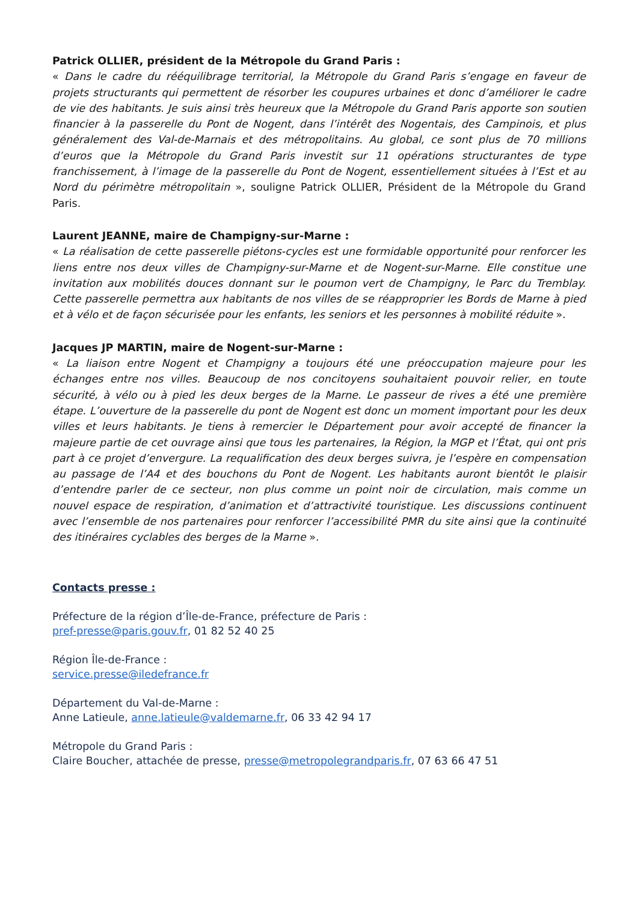Patrick OLLIER, président de la Métropole du Grand Paris :
« Dans le cadre du rééquilibrage territorial, la Métropole du Grand Paris s’engage en faveur de projets structurants qui permettent de résorber les coupures urbaines et donc d’améliorer le cadre de vie des habitants. Je suis ainsi très heureux que la Métropole du Grand Paris apporte son soutien financier à la passerelle du Pont de Nogent, dans l’intérêt des Nogentais, des Campinois, et plus généralement des Val-de-Marnais et des métropolitains. Au global, ce sont plus de 70 millions d’euros que la Métropole du Grand Paris investit sur 11 opérations structurantes de type franchissement, à l’image de la passerelle du Pont de Nogent, essentiellement situées à l’Est et au Nord du périmètre métropolitain », souligne Patrick OLLIER, Président de la Métropole du Grand Paris.
Laurent JEANNE, maire de Champigny-sur-Marne :
« La réalisation de cette passerelle piétons-cycles est une formidable opportunité pour renforcer les liens entre nos deux villes de Champigny-sur-Marne et de Nogent-sur-Marne. Elle constitue une invitation aux mobilités douces donnant sur le poumon vert de Champigny, le Parc du Tremblay. Cette passerelle permettra aux habitants de nos villes de se réapproprier les Bords de Marne à pied et à vélo et de façon sécurisée pour les enfants, les seniors et les personnes à mobilité réduite ».
Jacques JP MARTIN, maire de Nogent-sur-Marne :
« La liaison entre Nogent et Champigny a toujours été une préoccupation majeure pour les échanges entre nos villes. Beaucoup de nos concitoyens souhaitaient pouvoir relier, en toute sécurité, à vélo ou à pied les deux berges de la Marne. Le passeur de rives a été une première étape. L’ouverture de la passerelle du pont de Nogent est donc un moment important pour les deux villes et leurs habitants. Je tiens à remercier le Département pour avoir accepté de financer la majeure partie de cet ouvrage ainsi que tous les partenaires, la Région, la MGP et l’État, qui ont pris part à ce projet d’envergure. La requalification des deux berges suivra, je l’espère en compensation au passage de l’A4 et des bouchons du Pont de Nogent. Les habitants auront bientôt le plaisir d’entendre parler de ce secteur, non plus comme un point noir de circulation, mais comme un nouvel espace de respiration, d’animation et d’attractivité touristique. Les discussions continuent avec l’ensemble de nos partenaires pour renforcer l’accessibilité PMR du site ainsi que la continuité des itinéraires cyclables des berges de la Marne ».
Contacts presse :
Préfecture de la région d’Île-de-France, préfecture de Paris :
pref-presse@paris.gouv.fr, 01 82 52 40 25
Région Île-de-France :
service.presse@iledefrance.fr
Département du Val-de-Marne :
Anne Latieule, anne.latieule@valdemarne.fr, 06 33 42 94 17
Métropole du Grand Paris :
Claire Boucher, attachée de presse, presse@metropolegrandparis.fr, 07 63 66 47 51